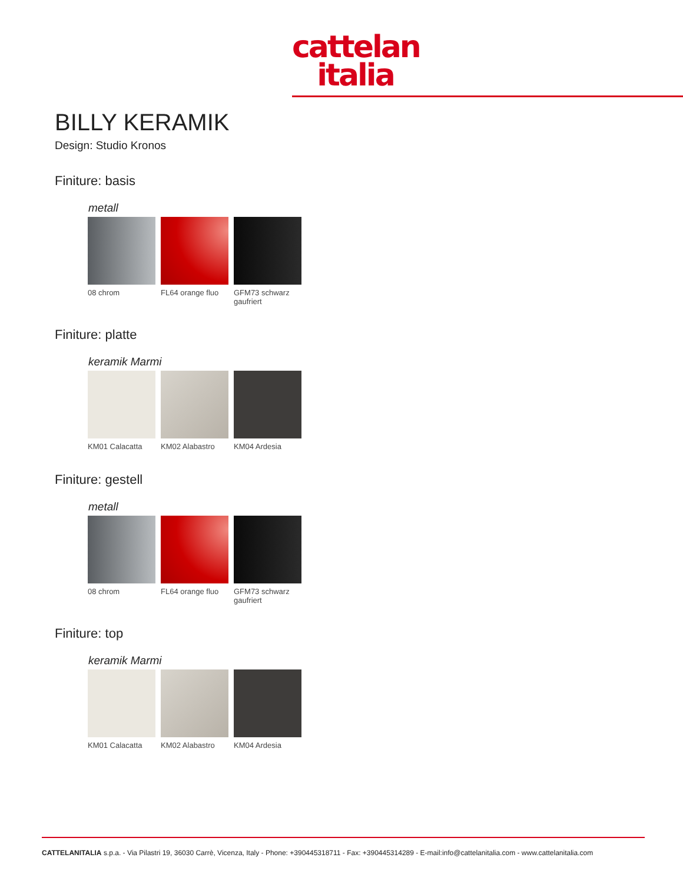cattelan
italia
BILLY KERAMIK
Design: Studio Kronos
Finiture: basis
metall
08 chrom FL64 orange fluo
GFM73 schwarz gaufriert
Finiture: platte
keramik Marmi
KM01 Calacatta KM02 Alabastro KM04 Ardesia
Finiture: gestell
metall
08 chrom FL64 orange fluo
GFM73 schwarz gaufriert
Finiture: top
keramik Marmi
KM01 Calacatta KM02 Alabastro KM04 Ardesia
CATTELANITALIA s.p.a. - Via Pilastri 19, 36030 Carrè, Vicenza, Italy - Phone: +390445318711 - Fax: +390445314289 - E-mail:info@cattelanitalia.com - www.cattelanitalia.com